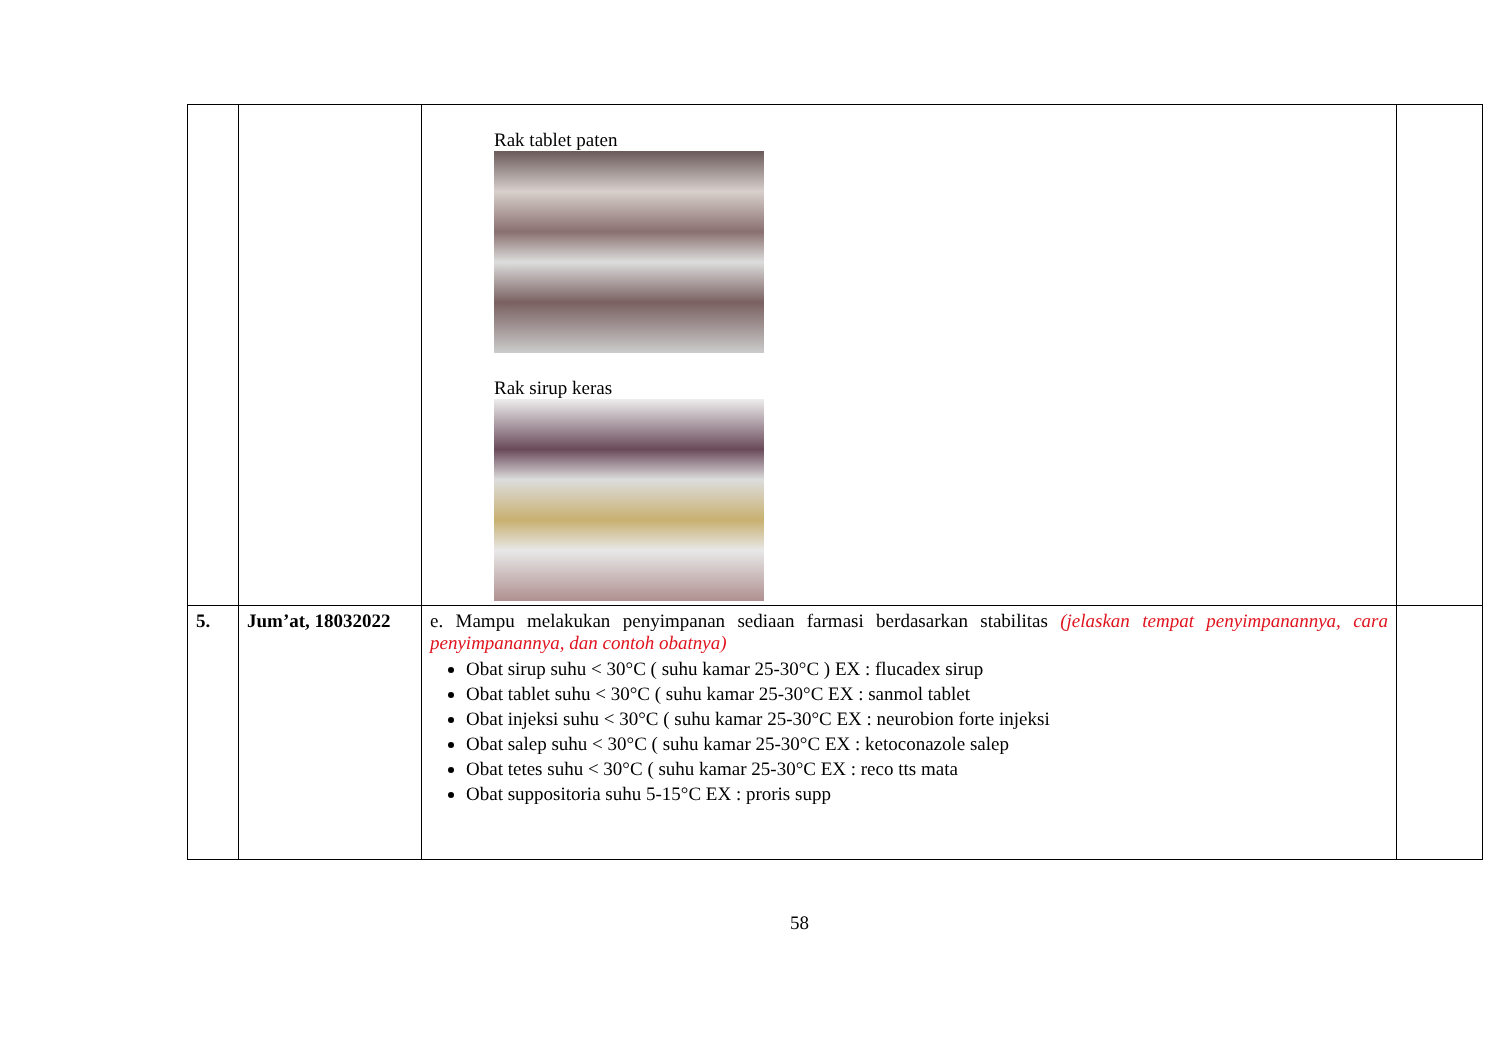| | | Rak tablet paten Rak sirup keras | |
| 5. | Jum’at, 18032022 | e. Mampu melakukan penyimpanan sediaan farmasi berdasarkan stabilitas (jelaskan tempat penyimpanannya, cara penyimpanannya, dan contoh obatnya) Obat sirup suhu < 30°C ( suhu kamar 25-30°C ) EX : flucadex sirup Obat tablet suhu < 30°C ( suhu kamar 25-30°C EX : sanmol tablet Obat injeksi suhu < 30°C ( suhu kamar 25-30°C EX : neurobion forte injeksi Obat salep suhu < 30°C ( suhu kamar 25-30°C EX : ketoconazole salep Obat tetes suhu < 30°C ( suhu kamar 25-30°C EX : reco tts mata Obat suppositoria suhu 5-15°C EX : proris supp | |
58